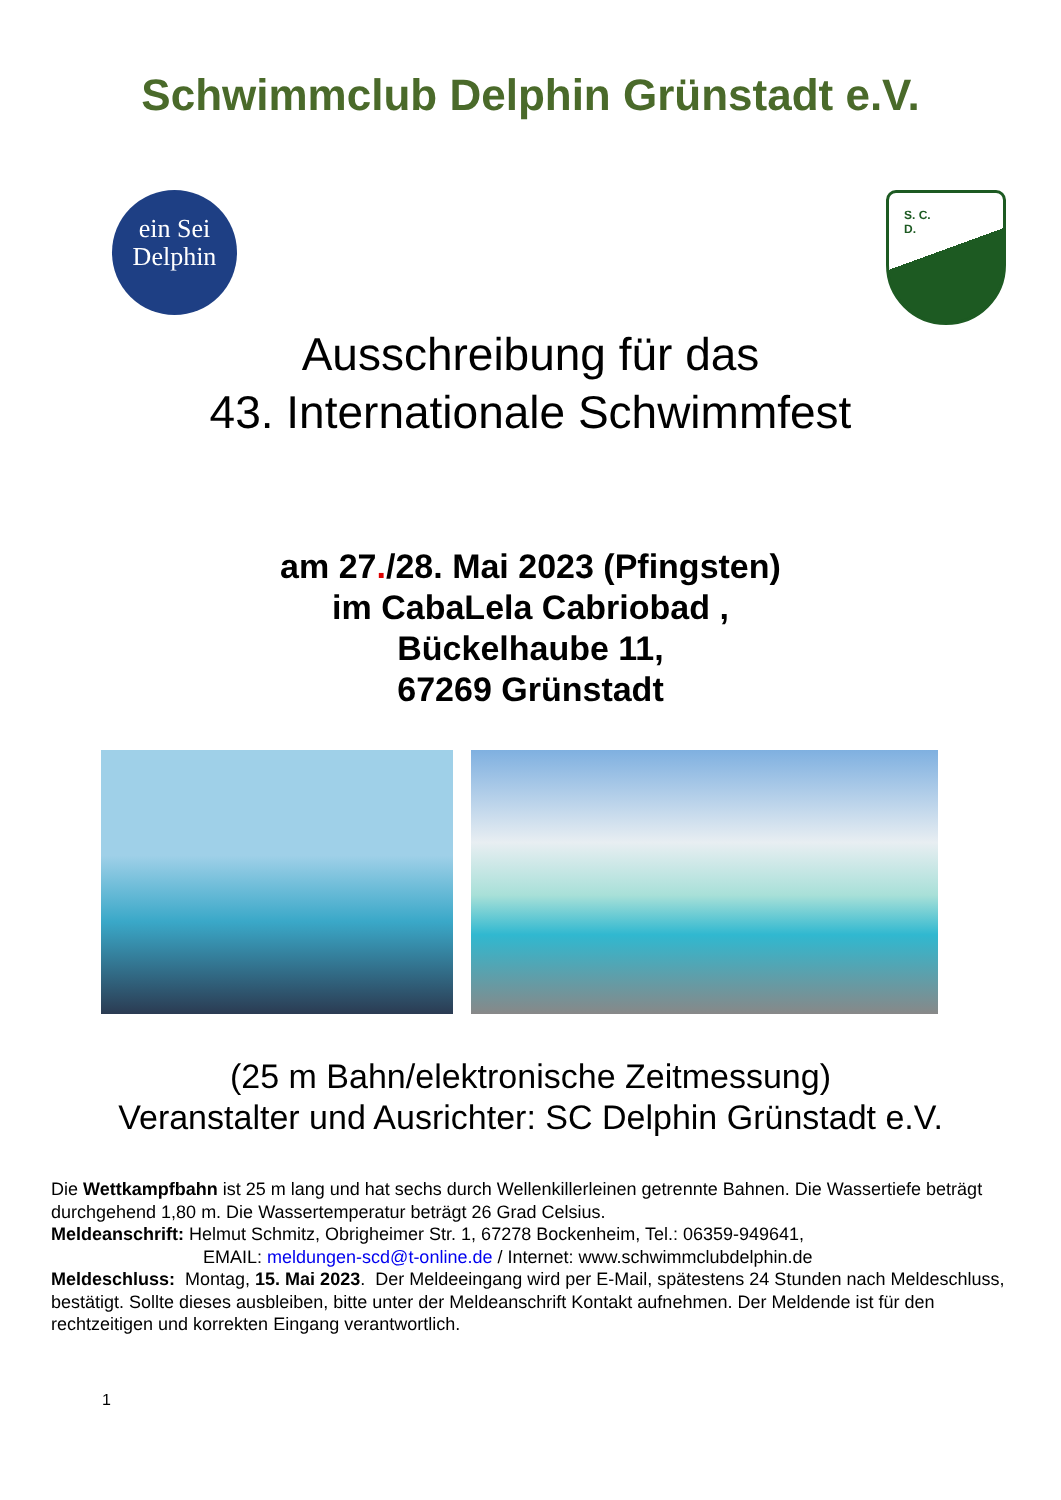Schwimmclub Delphin Grünstadt e.V.
ein Sei
Delphin
S. C.
D.
Ausschreibung für das
43. Internationale Schwimmfest
am 27./28. Mai 2023 (Pfingsten)
im CabaLela Cabriobad ,
Bückelhaube 11,
67269 Grünstadt
(25 m Bahn/elektronische Zeitmessung)
Veranstalter und Ausrichter: SC Delphin Grünstadt e.V.
Die Wettkampfbahn ist 25 m lang und hat sechs durch Wellenkillerleinen getrennte Bahnen. Die Wassertiefe beträgt durchgehend 1,80 m. Die Wassertemperatur beträgt 26 Grad Celsius.
Meldeanschrift: Helmut Schmitz, Obrigheimer Str. 1, 67278 Bockenheim, Tel.: 06359-949641,
EMAIL: meldungen-scd@t-online.de / Internet: www.schwimmclubdelphin.de
Meldeschluss: Montag, 15. Mai 2023. Der Meldeeingang wird per E-Mail, spätestens 24 Stunden nach Meldeschluss, bestätigt. Sollte dieses ausbleiben, bitte unter der Meldeanschrift Kontakt aufnehmen. Der Meldende ist für den rechtzeitigen und korrekten Eingang verantwortlich.
1